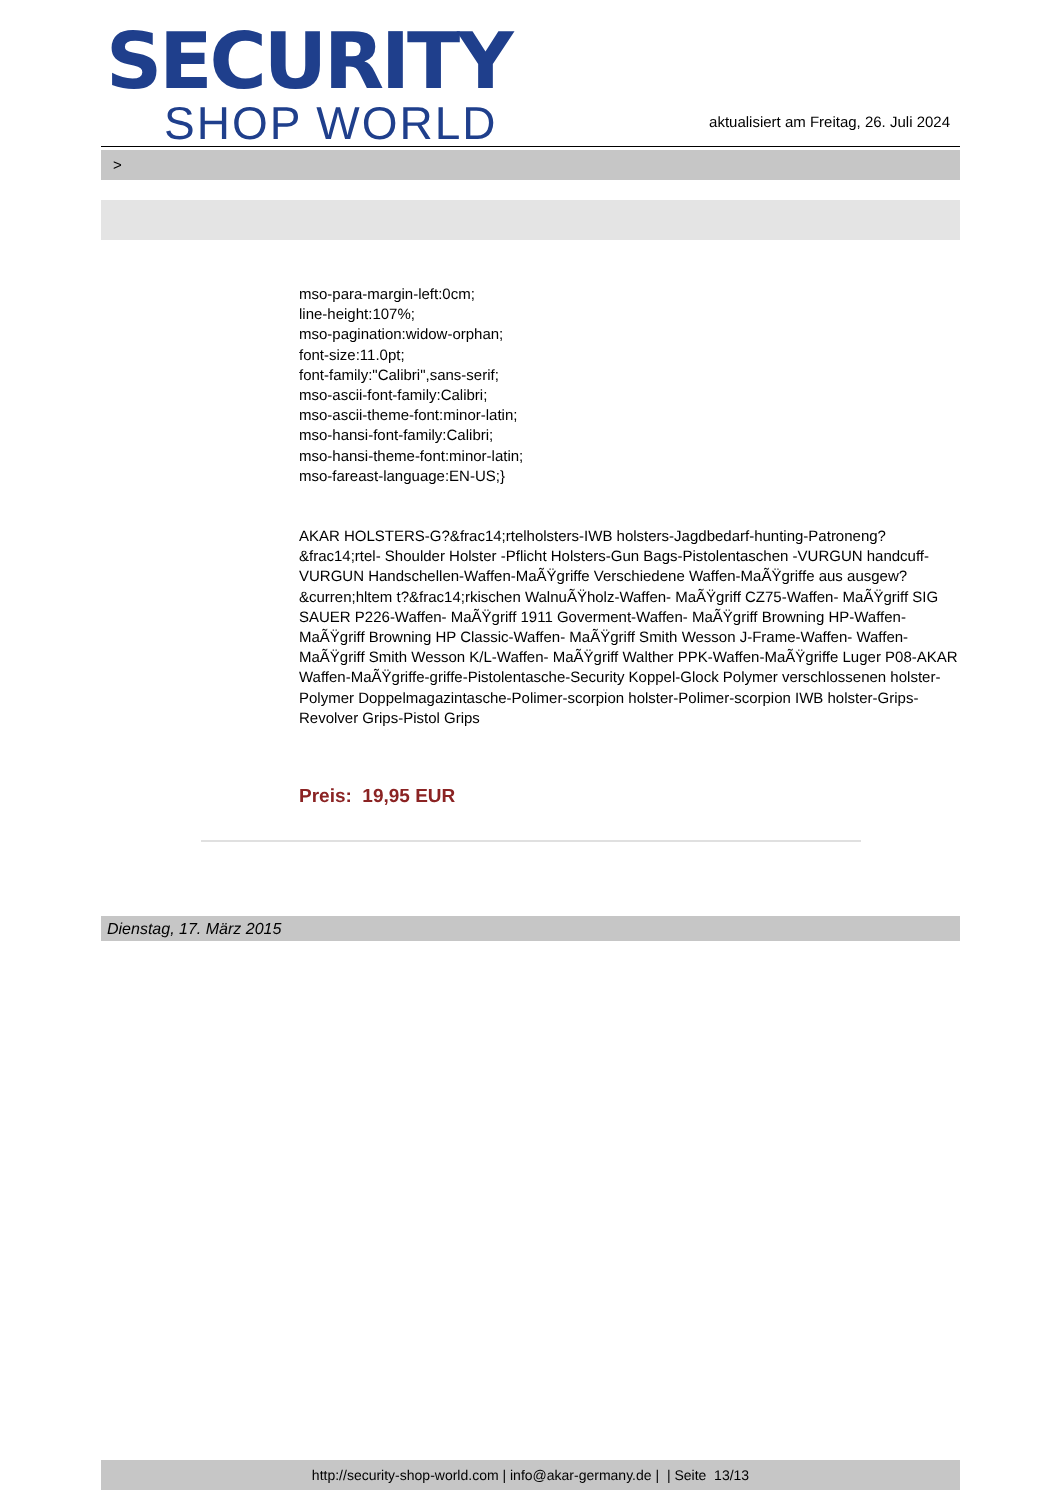SECURITY
SHOP WORLD
aktualisiert am Freitag, 26. Juli 2024
>
mso-para-margin-left:0cm;
line-height:107%;
mso-pagination:widow-orphan;
font-size:11.0pt;
font-family:"Calibri",sans-serif;
mso-ascii-font-family:Calibri;
mso-ascii-theme-font:minor-latin;
mso-hansi-font-family:Calibri;
mso-hansi-theme-font:minor-latin;
mso-fareast-language:EN-US;}
AKAR HOLSTERS-G?&frac14;rtelholsters-IWB holsters-Jagdbedarf-hunting-Patroneng?&frac14;rtel- Shoulder Holster -Pflicht Holsters-Gun Bags-Pistolentaschen -VURGUN handcuff-VURGUN Handschellen-Waffen-MaÃŸgriffe Verschiedene Waffen-MaÃŸgriffe aus ausgew?&curren;hltem t?&frac14;rkischen WalnuÃŸholz-Waffen- MaÃŸgriff CZ75-Waffen- MaÃŸgriff SIG SAUER P226-Waffen- MaÃŸgriff 1911 Goverment-Waffen- MaÃŸgriff Browning HP-Waffen- MaÃŸgriff Browning HP Classic-Waffen- MaÃŸgriff Smith Wesson J-Frame-Waffen- Waffen- MaÃŸgriff Smith Wesson K/L-Waffen- MaÃŸgriff Walther PPK-Waffen-MaÃŸgriffe Luger P08-AKAR Waffen-MaÃŸgriffe-griffe-Pistolentasche-Security Koppel-Glock Polymer verschlossenen holster-Polymer Doppelmagazintasche-Polimer-scorpion holster-Polimer-scorpion IWB holster-Grips-Revolver Grips-Pistol Grips
Preis: 19,95 EUR
Dienstag, 17. März 2015
http://security-shop-world.com | info@akar-germany.de | | Seite 13/13